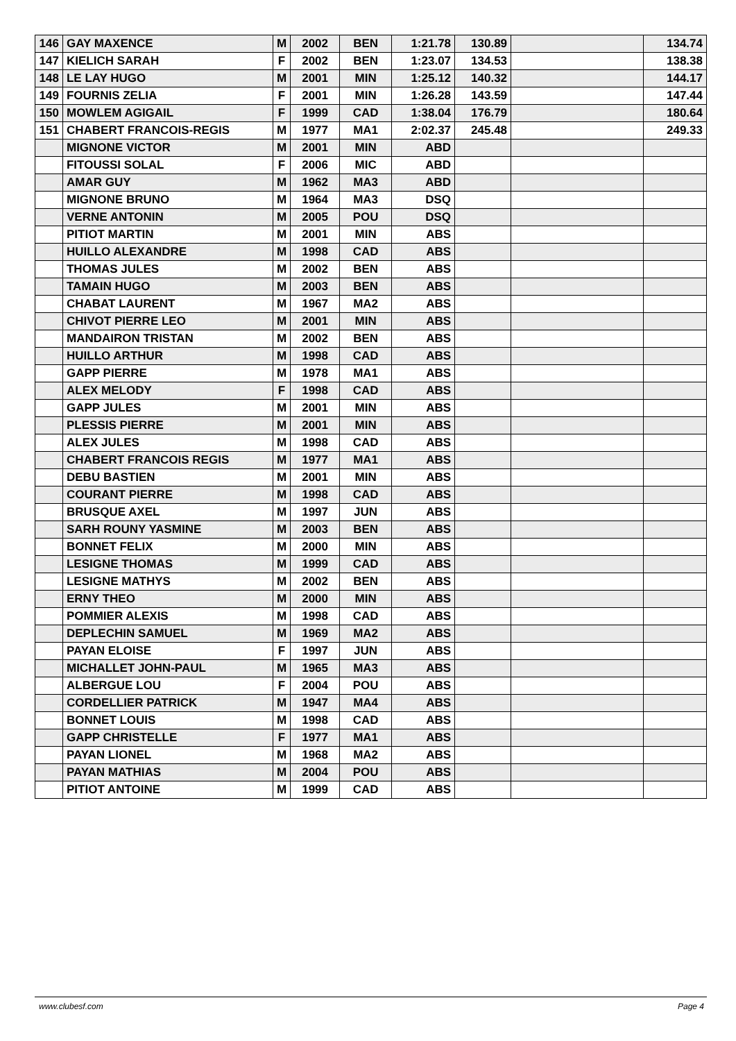| 146 | GAY MAXENCE | M | 2002 | BEN | 1:21.78 | 130.89 | | 134.74 |
| 147 | KIELICH SARAH | F | 2002 | BEN | 1:23.07 | 134.53 | | 138.38 |
| 148 | LE LAY HUGO | M | 2001 | MIN | 1:25.12 | 140.32 | | 144.17 |
| 149 | FOURNIS ZELIA | F | 2001 | MIN | 1:26.28 | 143.59 | | 147.44 |
| 150 | MOWLEM AGIGAIL | F | 1999 | CAD | 1:38.04 | 176.79 | | 180.64 |
| 151 | CHABERT FRANCOIS-REGIS | M | 1977 | MA1 | 2:02.37 | 245.48 | | 249.33 |
| | MIGNONE VICTOR | M | 2001 | MIN | ABD | | | |
| | FITOUSSI SOLAL | F | 2006 | MIC | ABD | | | |
| | AMAR GUY | M | 1962 | MA3 | ABD | | | |
| | MIGNONE BRUNO | M | 1964 | MA3 | DSQ | | | |
| | VERNE ANTONIN | M | 2005 | POU | DSQ | | | |
| | PITIOT MARTIN | M | 2001 | MIN | ABS | | | |
| | HUILLO ALEXANDRE | M | 1998 | CAD | ABS | | | |
| | THOMAS JULES | M | 2002 | BEN | ABS | | | |
| | TAMAIN HUGO | M | 2003 | BEN | ABS | | | |
| | CHABAT LAURENT | M | 1967 | MA2 | ABS | | | |
| | CHIVOT PIERRE LEO | M | 2001 | MIN | ABS | | | |
| | MANDAIRON TRISTAN | M | 2002 | BEN | ABS | | | |
| | HUILLO ARTHUR | M | 1998 | CAD | ABS | | | |
| | GAPP PIERRE | M | 1978 | MA1 | ABS | | | |
| | ALEX MELODY | F | 1998 | CAD | ABS | | | |
| | GAPP JULES | M | 2001 | MIN | ABS | | | |
| | PLESSIS PIERRE | M | 2001 | MIN | ABS | | | |
| | ALEX JULES | M | 1998 | CAD | ABS | | | |
| | CHABERT FRANCOIS REGIS | M | 1977 | MA1 | ABS | | | |
| | DEBU BASTIEN | M | 2001 | MIN | ABS | | | |
| | COURANT PIERRE | M | 1998 | CAD | ABS | | | |
| | BRUSQUE AXEL | M | 1997 | JUN | ABS | | | |
| | SARH ROUNY YASMINE | M | 2003 | BEN | ABS | | | |
| | BONNET FELIX | M | 2000 | MIN | ABS | | | |
| | LESIGNE THOMAS | M | 1999 | CAD | ABS | | | |
| | LESIGNE MATHYS | M | 2002 | BEN | ABS | | | |
| | ERNY THEO | M | 2000 | MIN | ABS | | | |
| | POMMIER ALEXIS | M | 1998 | CAD | ABS | | | |
| | DEPLECHIN SAMUEL | M | 1969 | MA2 | ABS | | | |
| | PAYAN ELOISE | F | 1997 | JUN | ABS | | | |
| | MICHALLET JOHN-PAUL | M | 1965 | MA3 | ABS | | | |
| | ALBERGUE LOU | F | 2004 | POU | ABS | | | |
| | CORDELLIER PATRICK | M | 1947 | MA4 | ABS | | | |
| | BONNET LOUIS | M | 1998 | CAD | ABS | | | |
| | GAPP CHRISTELLE | F | 1977 | MA1 | ABS | | | |
| | PAYAN LIONEL | M | 1968 | MA2 | ABS | | | |
| | PAYAN MATHIAS | M | 2004 | POU | ABS | | | |
| | PITIOT ANTOINE | M | 1999 | CAD | ABS | | | |
www.clubesf.com Page 4